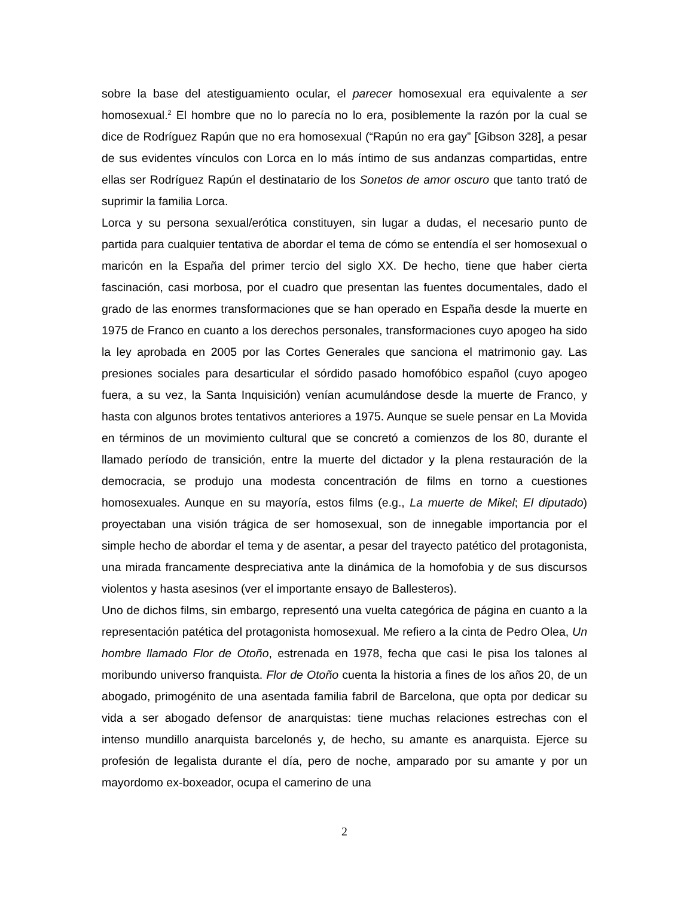sobre la base del atestiguamiento ocular, el parecer homosexual era equivalente a ser homosexual.<sup>2</sup> El hombre que no lo parecía no lo era, posiblemente la razón por la cual se dice de Rodríguez Rapún que no era homosexual (“Rapún no era gay” [Gibson 328], a pesar de sus evidentes vínculos con Lorca en lo más íntimo de sus andanzas compartidas, entre ellas ser Rodríguez Rapún el destinatario de los Sonetos de amor oscuro que tanto trató de suprimir la familia Lorca.
Lorca y su persona sexual/erótica constituyen, sin lugar a dudas, el necesario punto de partida para cualquier tentativa de abordar el tema de cómo se entendía el ser homosexual o maricón en la España del primer tercio del siglo XX. De hecho, tiene que haber cierta fascinación, casi morbosa, por el cuadro que presentan las fuentes documentales, dado el grado de las enormes transformaciones que se han operado en España desde la muerte en 1975 de Franco en cuanto a los derechos personales, transformaciones cuyo apogeo ha sido la ley aprobada en 2005 por las Cortes Generales que sanciona el matrimonio gay. Las presiones sociales para desarticular el sórdido pasado homofóbico español (cuyo apogeo fuera, a su vez, la Santa Inquisición) venían acumulándose desde la muerte de Franco, y hasta con algunos brotes tentativos anteriores a 1975. Aunque se suele pensar en La Movida en términos de un movimiento cultural que se concretó a comienzos de los 80, durante el llamado período de transición, entre la muerte del dictador y la plena restauración de la democracia, se produjo una modesta concentración de films en torno a cuestiones homosexuales. Aunque en su mayoría, estos films (e.g., La muerte de Mikel; El diputado) proyectaban una visión trágica de ser homosexual, son de innegable importancia por el simple hecho de abordar el tema y de asentar, a pesar del trayecto patético del protagonista, una mirada francamente despreciativa ante la dinámica de la homofobia y de sus discursos violentos y hasta asesinos (ver el importante ensayo de Ballesteros).
Uno de dichos films, sin embargo, representó una vuelta categórica de página en cuanto a la representación patética del protagonista homosexual. Me refiero a la cinta de Pedro Olea, Un hombre llamado Flor de Otoño, estrenada en 1978, fecha que casi le pisa los talones al moribundo universo franquista. Flor de Otoño cuenta la historia a fines de los años 20, de un abogado, primogénito de una asentada familia fabril de Barcelona, que opta por dedicar su vida a ser abogado defensor de anarquistas: tiene muchas relaciones estrechas con el intenso mundillo anarquista barcelonés y, de hecho, su amante es anarquista. Ejerce su profesión de legalista durante el día, pero de noche, amparado por su amante y por un mayordomo ex-boxeador, ocupa el camerino de una
2